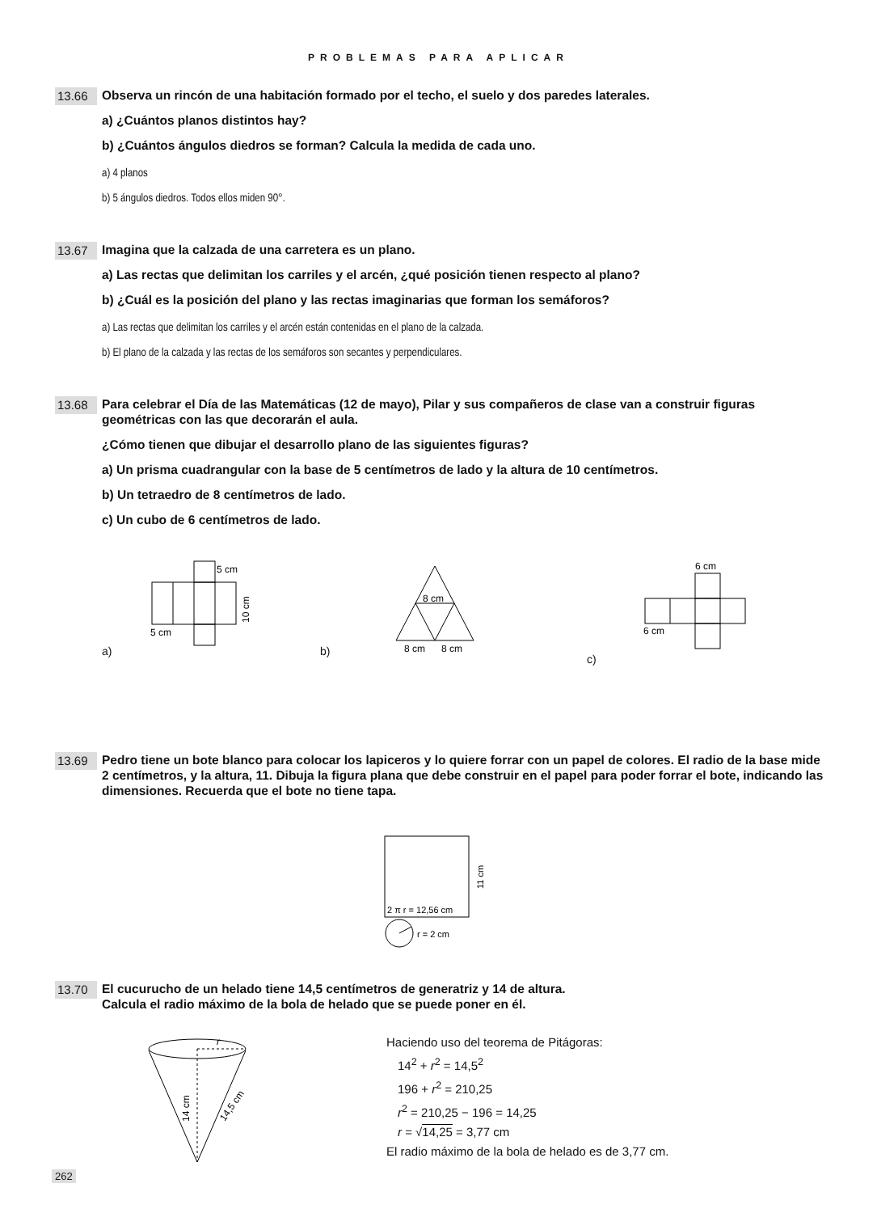PROBLEMAS PARA APLICAR
13.66
Observa un rincón de una habitación formado por el techo, el suelo y dos paredes laterales.
a) ¿Cuántos planos distintos hay?
b) ¿Cuántos ángulos diedros se forman? Calcula la medida de cada uno.
a) 4 planos
b) 5 ángulos diedros. Todos ellos miden 90°.
13.67
Imagina que la calzada de una carretera es un plano.
a) Las rectas que delimitan los carriles y el arcén, ¿qué posición tienen respecto al plano?
b) ¿Cuál es la posición del plano y las rectas imaginarias que forman los semáforos?
a) Las rectas que delimitan los carriles y el arcén están contenidas en el plano de la calzada.
b) El plano de la calzada y las rectas de los semáforos son secantes y perpendiculares.
13.68
Para celebrar el Día de las Matemáticas (12 de mayo), Pilar y sus compañeros de clase van a construir figuras geométricas con las que decorarán el aula.
¿Cómo tienen que dibujar el desarrollo plano de las siguientes figuras?
a) Un prisma cuadrangular con la base de 5 centímetros de lado y la altura de 10 centímetros.
b) Un tetraedro de 8 centímetros de lado.
c) Un cubo de 6 centímetros de lado.
a)
5 cm
5 cm
10 cm
b)
8 cm
8 cm
8 cm
c)
6 cm
6 cm
13.69
Pedro tiene un bote blanco para colocar los lapiceros y lo quiere forrar con un papel de colores. El radio de la base mide 2 centímetros, y la altura, 11. Dibuja la figura plana que debe construir en el papel para poder forrar el bote, indicando las dimensiones. Recuerda que el bote no tiene tapa.
2 π r = 12,56 cm
r = 2 cm
11 cm
13.70
El cucurucho de un helado tiene 14,5 centímetros de generatriz y 14 de altura.
Calcula el radio máximo de la bola de helado que se puede poner en él.
r
14 cm
14,5 cm
Haciendo uso del teorema de Pitágoras:
14<sup>2</sup> + r<sup>2</sup> = 14,5<sup>2</sup>
196 + r<sup>2</sup> = 210,25
r<sup>2</sup> = 210,25 − 196 = 14,25
r = √14,25 = 3,77 cm
El radio máximo de la bola de helado es de 3,77 cm.
262